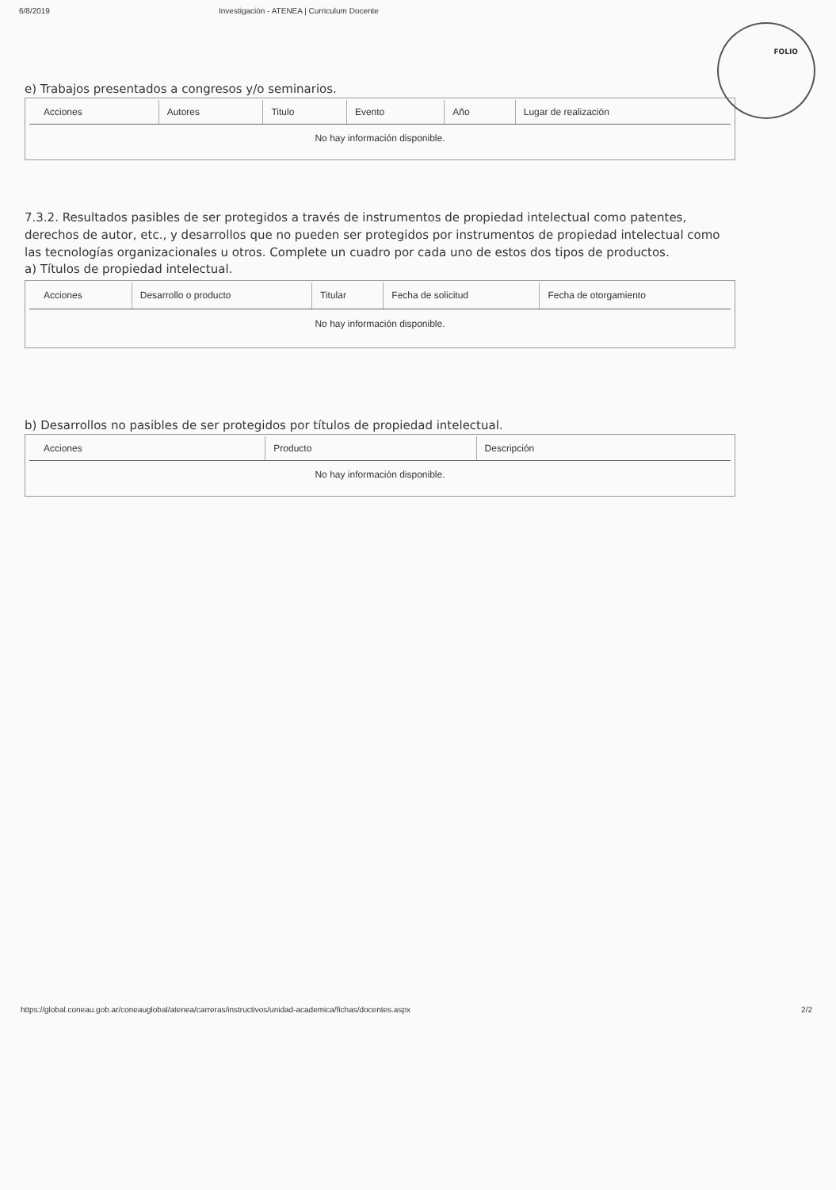6/8/2019 Investigación - ATENEA | Curriculum Docente
FOLIO
e) Trabajos presentados a congresos y/o seminarios.
| Acciones | Autores | Titulo | Evento | Año | Lugar de realización |
| --- | --- | --- | --- | --- | --- |
| No hay información disponible. | | | | | |
7.3.2. Resultados pasibles de ser protegidos a través de instrumentos de propiedad intelectual como patentes, derechos de autor, etc., y desarrollos que no pueden ser protegidos por instrumentos de propiedad intelectual como las tecnologías organizacionales u otros. Complete un cuadro por cada uno de estos dos tipos de productos.
a) Títulos de propiedad intelectual.
| Acciones | Desarrollo o producto | Titular | Fecha de solicitud | Fecha de otorgamiento |
| --- | --- | --- | --- | --- |
| No hay información disponible. | | | | |
b) Desarrollos no pasibles de ser protegidos por títulos de propiedad intelectual.
| Acciones | Producto | Descripción |
| --- | --- | --- |
| No hay información disponible. | | |
https://global.coneau.gob.ar/coneauglobal/atenea/carreras/instructivos/unidad-academica/fichas/docentes.aspx 2/2